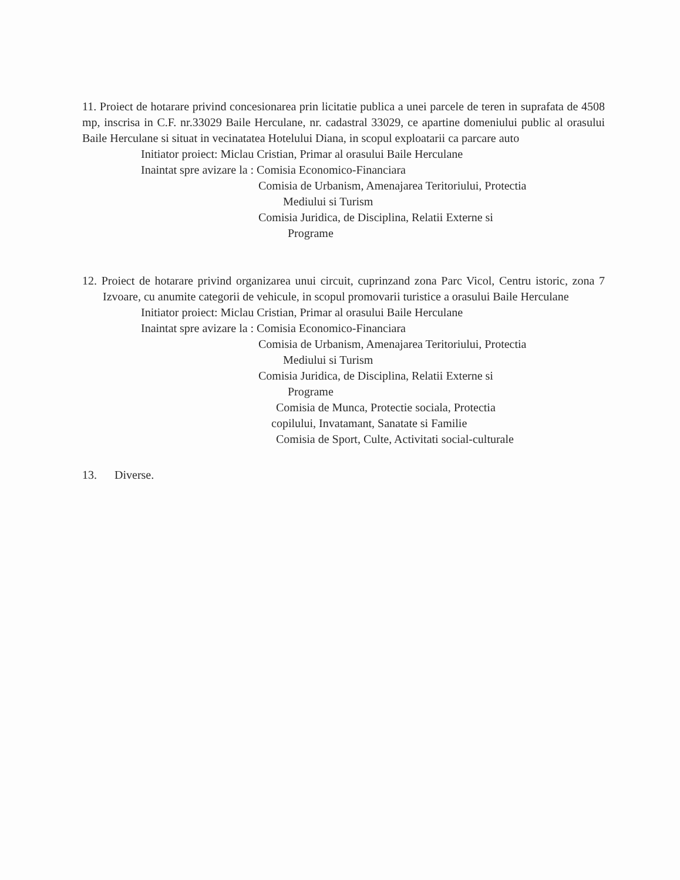11. Proiect de hotarare privind concesionarea prin licitatie publica a unei parcele de teren in suprafata de 4508 mp, inscrisa in C.F. nr.33029 Baile Herculane, nr. cadastral 33029, ce apartine domeniului public al orasului Baile Herculane si situat in vecinatatea Hotelului Diana, in scopul exploatarii ca parcare auto
Initiator proiect: Miclau Cristian, Primar al orasului Baile Herculane
Inaintat spre avizare la : Comisia Economico-Financiara
Comisia de Urbanism, Amenajarea Teritoriului, Protectia
Mediului si Turism
Comisia Juridica, de Disciplina, Relatii Externe si
Programe
12. Proiect de hotarare privind organizarea unui circuit, cuprinzand zona Parc Vicol, Centru istoric, zona 7 Izvoare, cu anumite categorii de vehicule, in scopul promovarii turistice a orasului Baile Herculane
Initiator proiect: Miclau Cristian, Primar al orasului Baile Herculane
Inaintat spre avizare la : Comisia Economico-Financiara
Comisia de Urbanism, Amenajarea Teritoriului, Protectia
Mediului si Turism
Comisia Juridica, de Disciplina, Relatii Externe si
Programe
Comisia de Munca, Protectie sociala, Protectia
copilului, Invatamant, Sanatate si Familie
Comisia de Sport, Culte, Activitati social-culturale
13. Diverse.